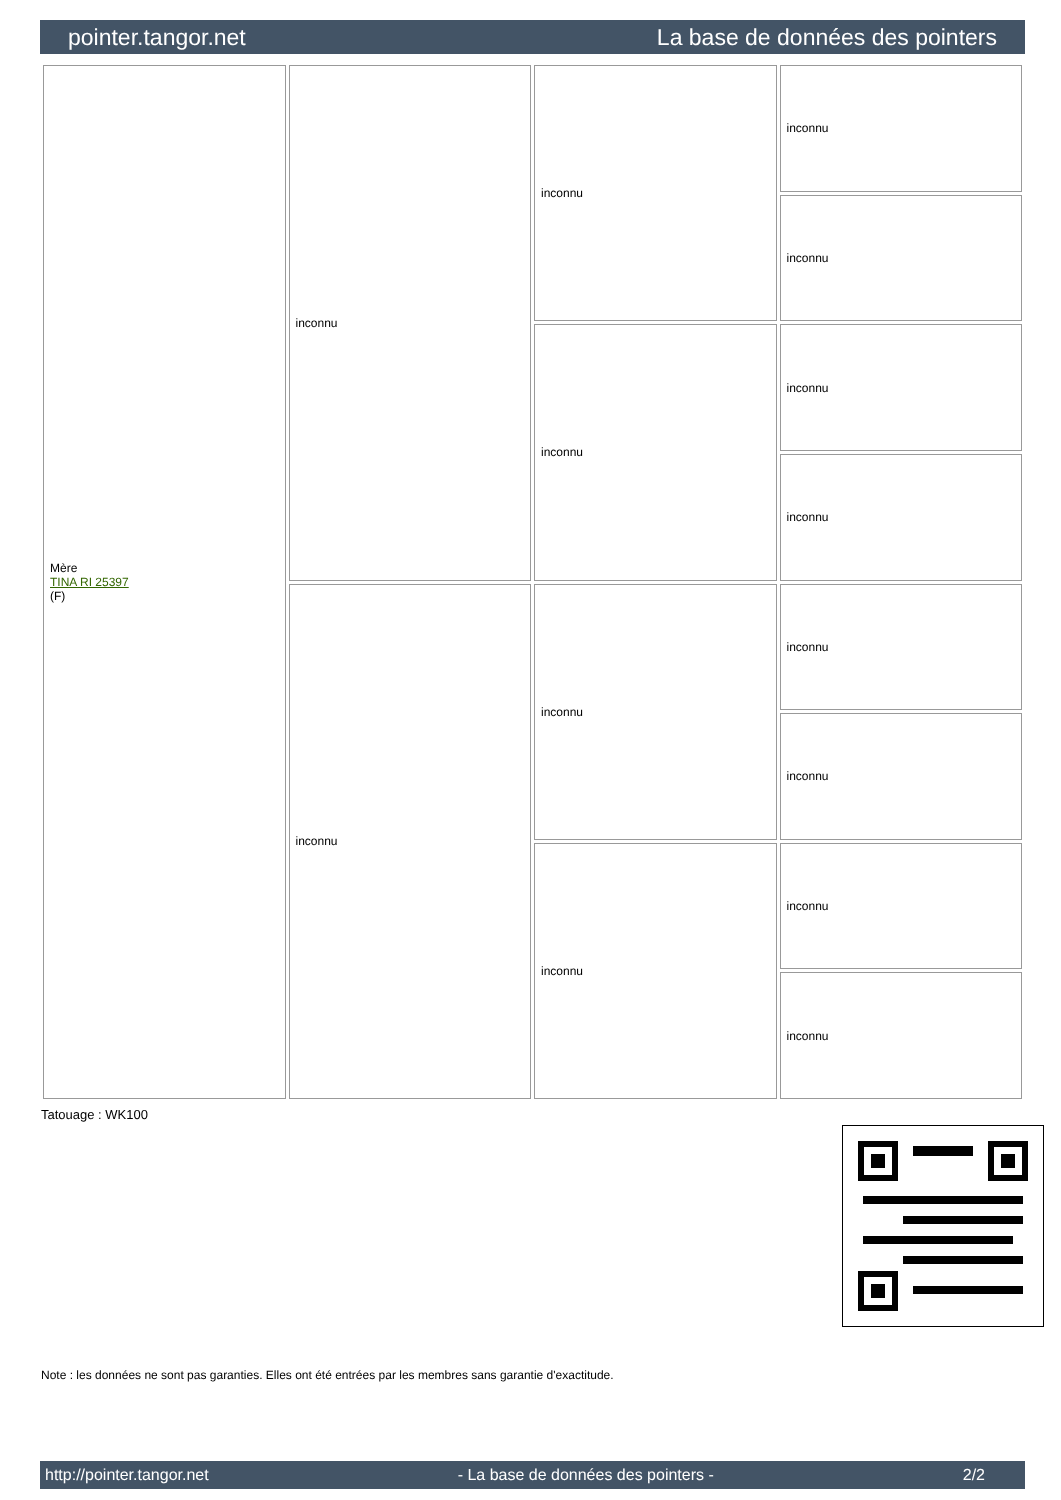pointer.tangor.net La base de données des pointers
| Mère TINA RI 25397 (F) | inconnu | inconnu | inconnu |
| | | | inconnu |
| | | inconnu | inconnu |
| | | | inconnu |
| | inconnu | inconnu | inconnu |
| | | | inconnu |
| | | inconnu | inconnu |
| | | | inconnu |
Tatouage : WK100
Note : les données ne sont pas garanties. Elles ont été entrées par les membres sans garantie d'exactitude.
http://pointer.tangor.net - La base de données des pointers - 2/2